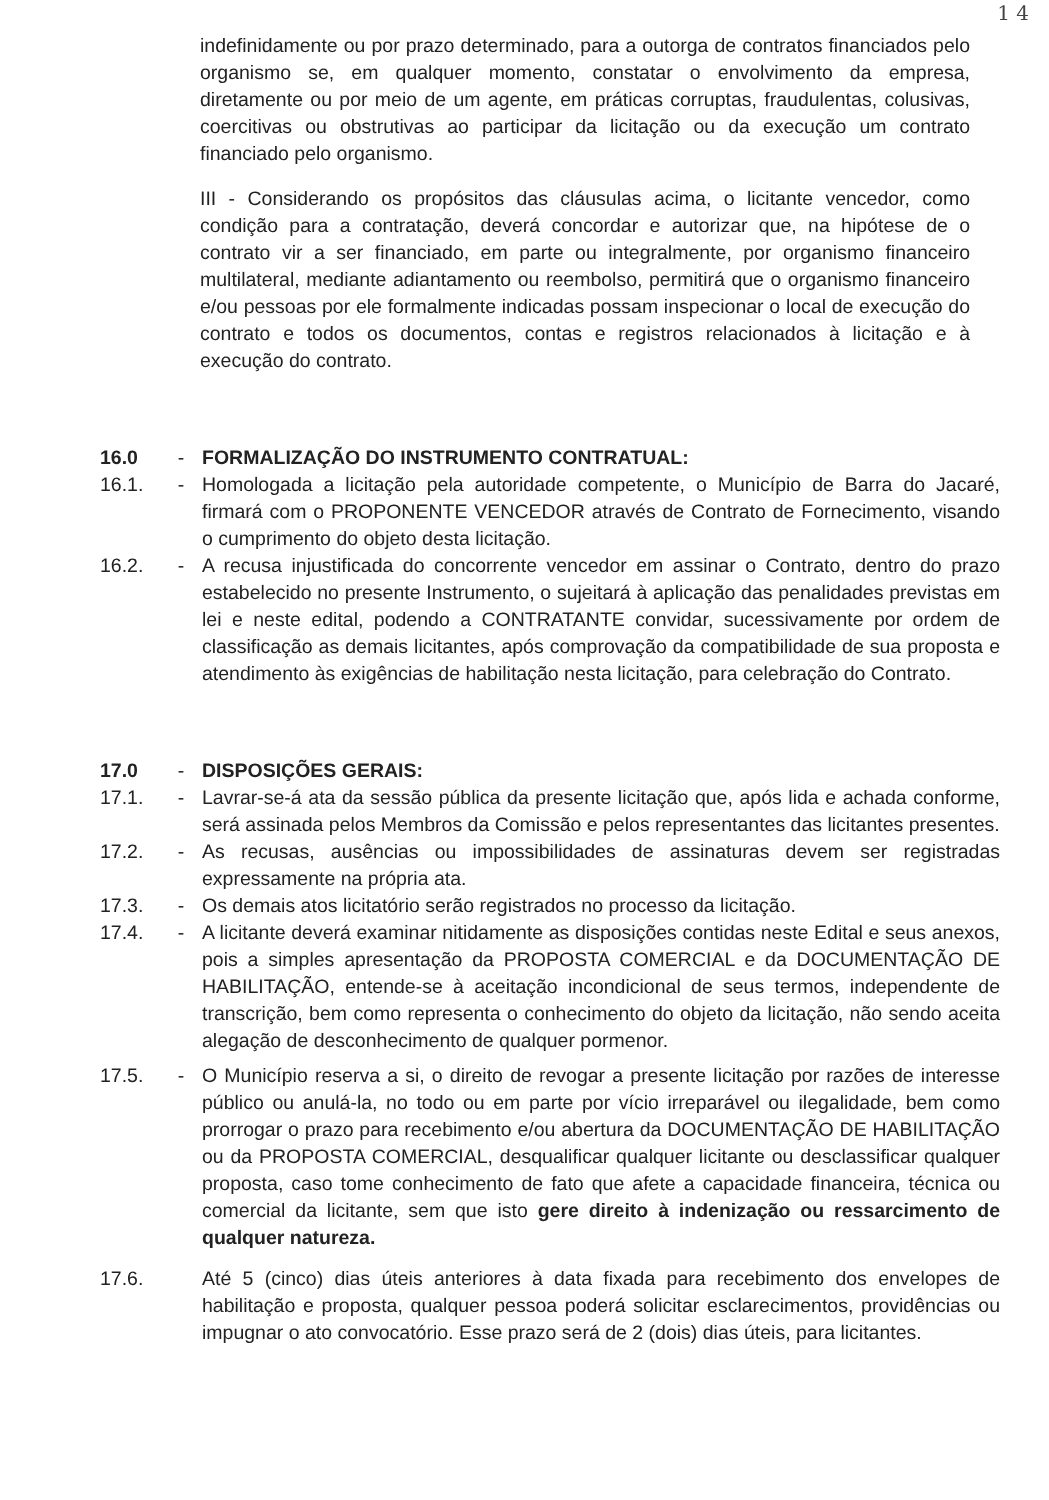1 4
indefinidamente ou por prazo determinado, para a outorga de contratos financiados pelo organismo se, em qualquer momento, constatar o envolvimento da empresa, diretamente ou por meio de um agente, em práticas corruptas, fraudulentas, colusivas, coercitivas ou obstrutivas ao participar da licitação ou da execução um contrato financiado pelo organismo.
III - Considerando os propósitos das cláusulas acima, o licitante vencedor, como condição para a contratação, deverá concordar e autorizar que, na hipótese de o contrato vir a ser financiado, em parte ou integralmente, por organismo financeiro multilateral, mediante adiantamento ou reembolso, permitirá que o organismo financeiro e/ou pessoas por ele formalmente indicadas possam inspecionar o local de execução do contrato e todos os documentos, contas e registros relacionados à licitação e à execução do contrato.
16.0 - FORMALIZAÇÃO DO INSTRUMENTO CONTRATUAL:
16.1. - Homologada a licitação pela autoridade competente, o Município de Barra do Jacaré, firmará com o PROPONENTE VENCEDOR através de Contrato de Fornecimento, visando o cumprimento do objeto desta licitação.
16.2. - A recusa injustificada do concorrente vencedor em assinar o Contrato, dentro do prazo estabelecido no presente Instrumento, o sujeitará à aplicação das penalidades previstas em lei e neste edital, podendo a CONTRATANTE convidar, sucessivamente por ordem de classificação as demais licitantes, após comprovação da compatibilidade de sua proposta e atendimento às exigências de habilitação nesta licitação, para celebração do Contrato.
17.0 - DISPOSIÇÕES GERAIS:
17.1. - Lavrar-se-á ata da sessão pública da presente licitação que, após lida e achada conforme, será assinada pelos Membros da Comissão e pelos representantes das licitantes presentes.
17.2. - As recusas, ausências ou impossibilidades de assinaturas devem ser registradas expressamente na própria ata.
17.3. - Os demais atos licitatório serão registrados no processo da licitação.
17.4. - A licitante deverá examinar nitidamente as disposições contidas neste Edital e seus anexos, pois a simples apresentação da PROPOSTA COMERCIAL e da DOCUMENTAÇÃO DE HABILITAÇÃO, entende-se à aceitação incondicional de seus termos, independente de transcrição, bem como representa o conhecimento do objeto da licitação, não sendo aceita alegação de desconhecimento de qualquer pormenor.
17.5. - O Município reserva a si, o direito de revogar a presente licitação por razões de interesse público ou anulá-la, no todo ou em parte por vício irreparável ou ilegalidade, bem como prorrogar o prazo para recebimento e/ou abertura da DOCUMENTAÇÃO DE HABILITAÇÃO ou da PROPOSTA COMERCIAL, desqualificar qualquer licitante ou desclassificar qualquer proposta, caso tome conhecimento de fato que afete a capacidade financeira, técnica ou comercial da licitante, sem que isto gere direito à indenização ou ressarcimento de qualquer natureza.
17.6. Até 5 (cinco) dias úteis anteriores à data fixada para recebimento dos envelopes de habilitação e proposta, qualquer pessoa poderá solicitar esclarecimentos, providências ou impugnar o ato convocatório. Esse prazo será de 2 (dois) dias úteis, para licitantes.